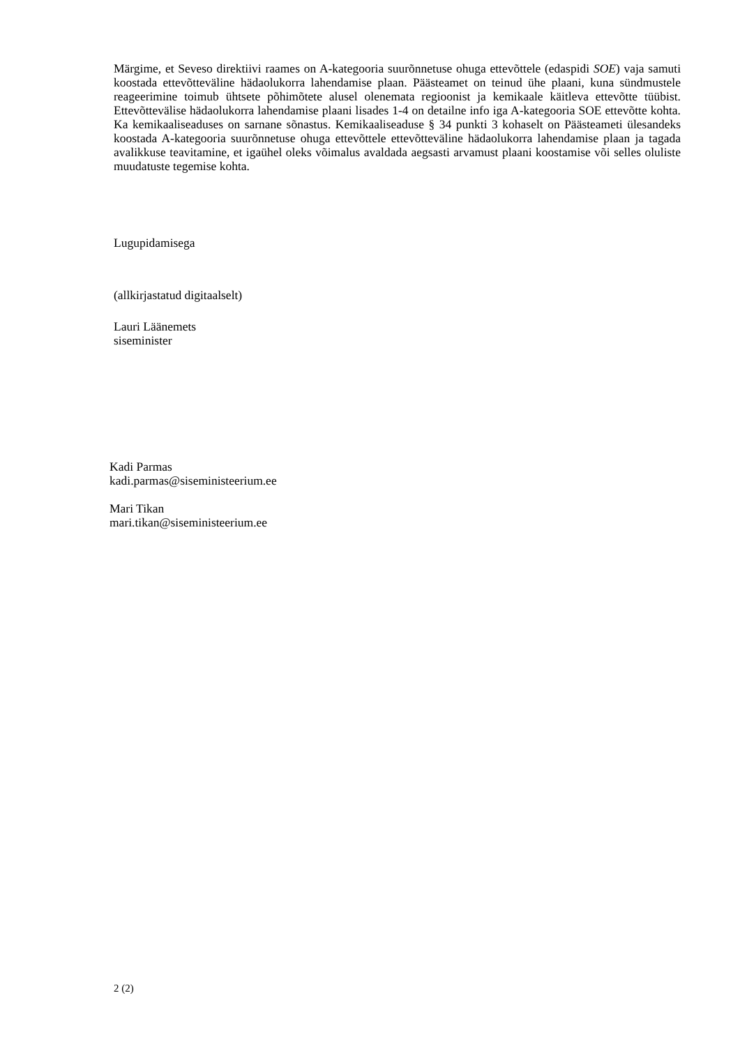Märgime, et Seveso direktiivi raames on A-kategooria suurõnnetuse ohuga ettevõttele (edaspidi SOE) vaja samuti koostada ettevõtteväline hädaolukorra lahendamise plaan. Päästeamet on teinud ühe plaani, kuna sündmustele reageerimine toimub ühtsete põhimõtete alusel olenemata regioonist ja kemikaale käitleva ettevõtte tüübist. Ettevõttevälise hädaolukorra lahendamise plaani lisades 1-4 on detailne info iga A-kategooria SOE ettevõtte kohta. Ka kemikaaliseaduses on sarnane sõnastus. Kemikaaliseaduse § 34 punkti 3 kohaselt on Päästeameti ülesandeks koostada A-kategooria suurõnnetuse ohuga ettevõttele ettevõtteväline hädaolukorra lahendamise plaan ja tagada avalikkuse teavitamine, et igaühel oleks võimalus avaldada aegsasti arvamust plaani koostamise või selles oluliste muudatuste tegemise kohta.
Lugupidamisega
(allkirjastatud digitaalselt)
Lauri Läänemets
siseminister
Kadi Parmas
kadi.parmas@siseministeerium.ee
Mari Tikan
mari.tikan@siseministeerium.ee
2 (2)